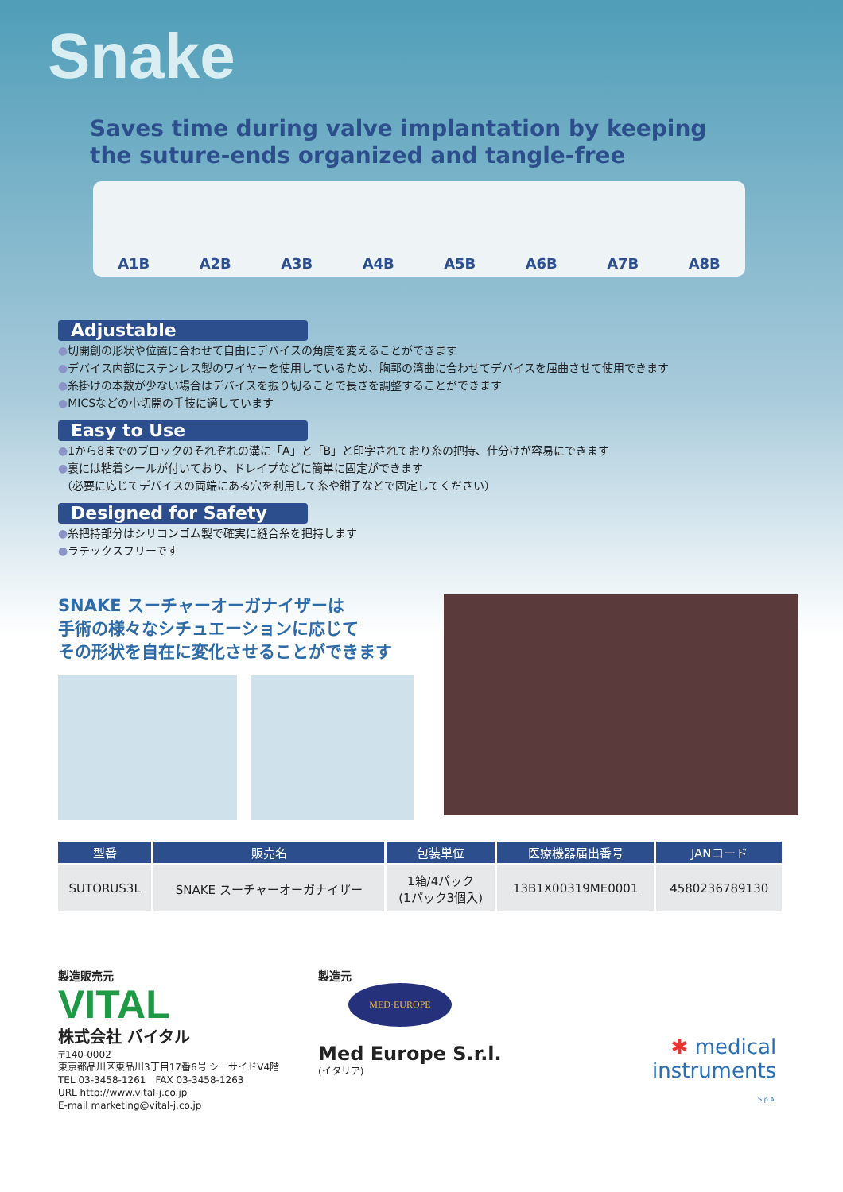Snake
Saves time during valve implantation by keeping
the suture-ends organized and tangle-free
A1B A2B A3B A4B A5B A6B A7B A8B
Adjustable
●切開創の形状や位置に合わせて自由にデバイスの角度を変えることができます
●デバイス内部にステンレス製のワイヤーを使用しているため、胸郭の湾曲に合わせてデバイスを屈曲させて使用できます
●糸掛けの本数が少ない場合はデバイスを振り切ることで長さを調整することができます
●MICSなどの小切開の手技に適しています
Easy to Use
●1から8までのブロックのそれぞれの溝に「A」と「B」と印字されており糸の把持、仕分けが容易にできます
●裏には粘着シールが付いており、ドレイプなどに簡単に固定ができます
（必要に応じてデバイスの両端にある穴を利用して糸や鉗子などで固定してください）
Designed for Safety
●糸把持部分はシリコンゴム製で確実に縫合糸を把持します
●ラテックスフリーです
SNAKE スーチャーオーガナイザーは
手術の様々なシチュエーションに応じて
その形状を自在に変化させることができます
| 型番 | 販売名 | 包装単位 | 医療機器届出番号 | JANコード |
| --- | --- | --- | --- | --- |
| SUTORUS3L | SNAKE スーチャーオーガナイザー | 1箱/4パック (1パック3個入) | 13B1X00319ME0001 | 4580236789130 |
製造販売元
VITAL
株式会社 バイタル
〒140-0002
東京都品川区東品川3丁目17番6号 シーサイドV4階
TEL 03-3458-1261　FAX 03-3458-1263
URL http://www.vital-j.co.jp
E-mail marketing@vital-j.co.jp
製造元
MED·EUROPE
Med Europe S.r.l.
(イタリア)
✱ medical
instruments
S.p.A.